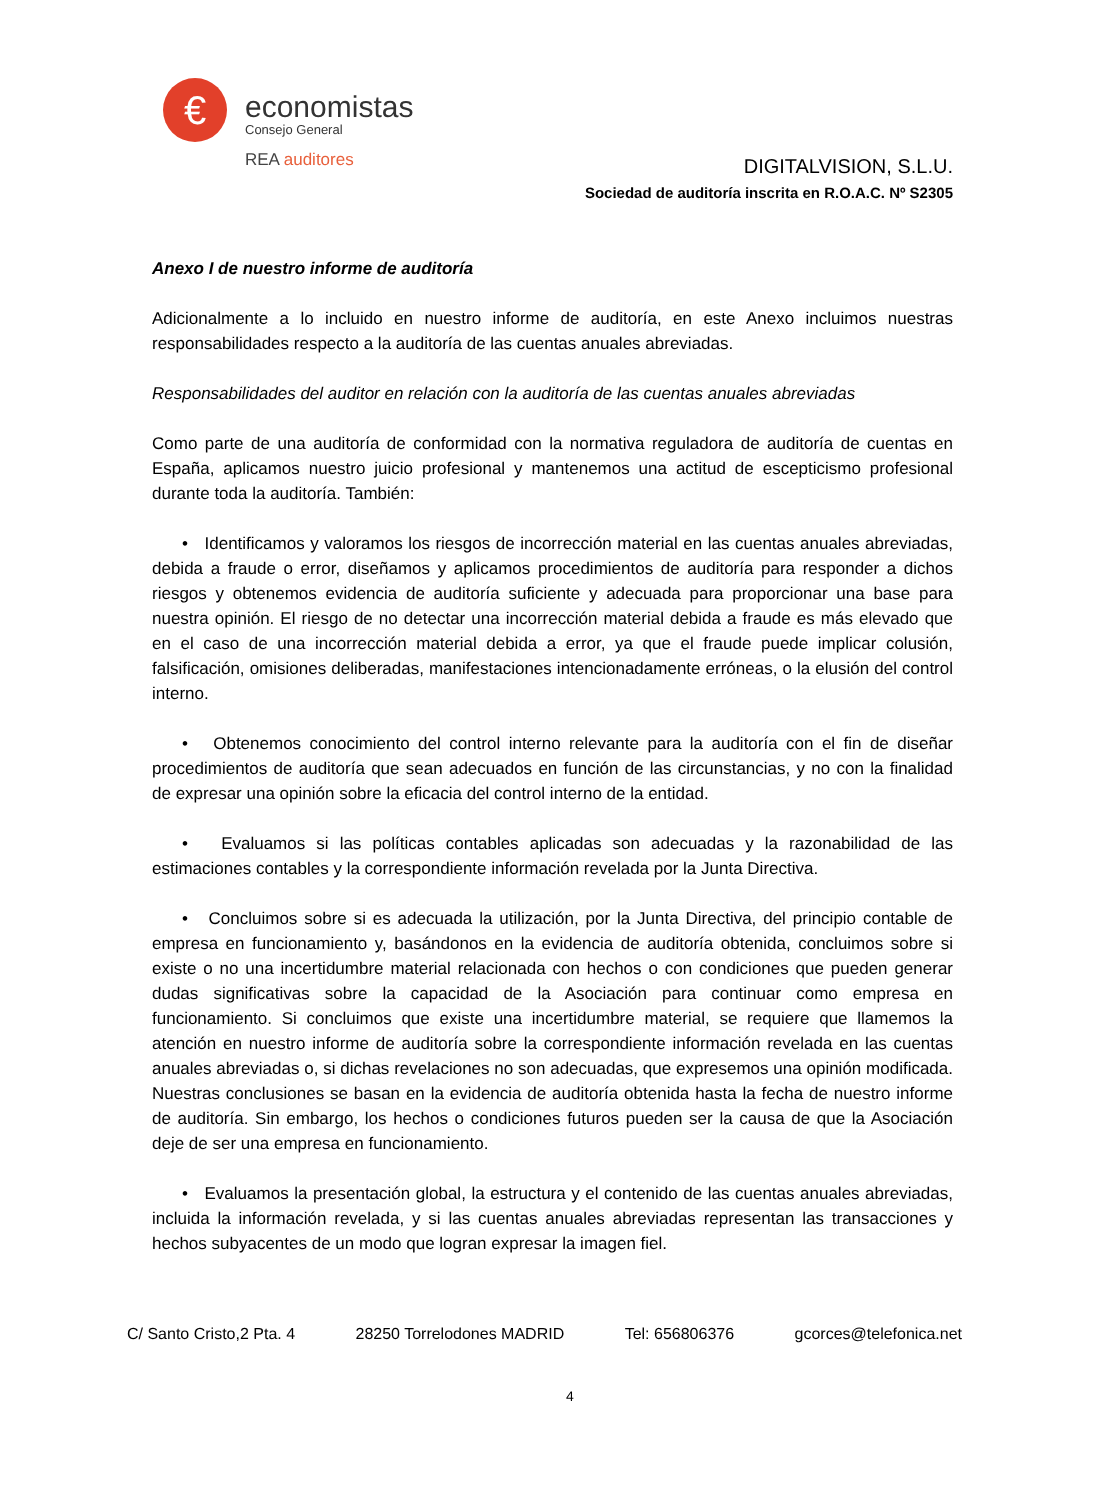€ economistas
Consejo General
REA auditores
DIGITALVISION, S.L.U.
Sociedad de auditoría inscrita en R.O.A.C. Nº S2305
Anexo I de nuestro informe de auditoría
Adicionalmente a lo incluido en nuestro informe de auditoría, en este Anexo incluimos nuestras responsabilidades respecto a la auditoría de las cuentas anuales abreviadas.
Responsabilidades del auditor en relación con la auditoría de las cuentas anuales abreviadas
Como parte de una auditoría de conformidad con la normativa reguladora de auditoría de cuentas en España, aplicamos nuestro juicio profesional y mantenemos una actitud de escepticismo profesional durante toda la auditoría. También:
• Identificamos y valoramos los riesgos de incorrección material en las cuentas anuales abreviadas, debida a fraude o error, diseñamos y aplicamos procedimientos de auditoría para responder a dichos riesgos y obtenemos evidencia de auditoría suficiente y adecuada para proporcionar una base para nuestra opinión. El riesgo de no detectar una incorrección material debida a fraude es más elevado que en el caso de una incorrección material debida a error, ya que el fraude puede implicar colusión, falsificación, omisiones deliberadas, manifestaciones intencionadamente erróneas, o la elusión del control interno.
• Obtenemos conocimiento del control interno relevante para la auditoría con el fin de diseñar procedimientos de auditoría que sean adecuados en función de las circunstancias, y no con la finalidad de expresar una opinión sobre la eficacia del control interno de la entidad.
• Evaluamos si las políticas contables aplicadas son adecuadas y la razonabilidad de las estimaciones contables y la correspondiente información revelada por la Junta Directiva.
• Concluimos sobre si es adecuada la utilización, por la Junta Directiva, del principio contable de empresa en funcionamiento y, basándonos en la evidencia de auditoría obtenida, concluimos sobre si existe o no una incertidumbre material relacionada con hechos o con condiciones que pueden generar dudas significativas sobre la capacidad de la Asociación para continuar como empresa en funcionamiento. Si concluimos que existe una incertidumbre material, se requiere que llamemos la atención en nuestro informe de auditoría sobre la correspondiente información revelada en las cuentas anuales abreviadas o, si dichas revelaciones no son adecuadas, que expresemos una opinión modificada. Nuestras conclusiones se basan en la evidencia de auditoría obtenida hasta la fecha de nuestro informe de auditoría. Sin embargo, los hechos o condiciones futuros pueden ser la causa de que la Asociación deje de ser una empresa en funcionamiento.
• Evaluamos la presentación global, la estructura y el contenido de las cuentas anuales abreviadas, incluida la información revelada, y si las cuentas anuales abreviadas representan las transacciones y hechos subyacentes de un modo que logran expresar la imagen fiel.
C/ Santo Cristo,2 Pta. 4 28250 Torrelodones MADRID Tel: 656806376 gcorces@telefonica.net
4